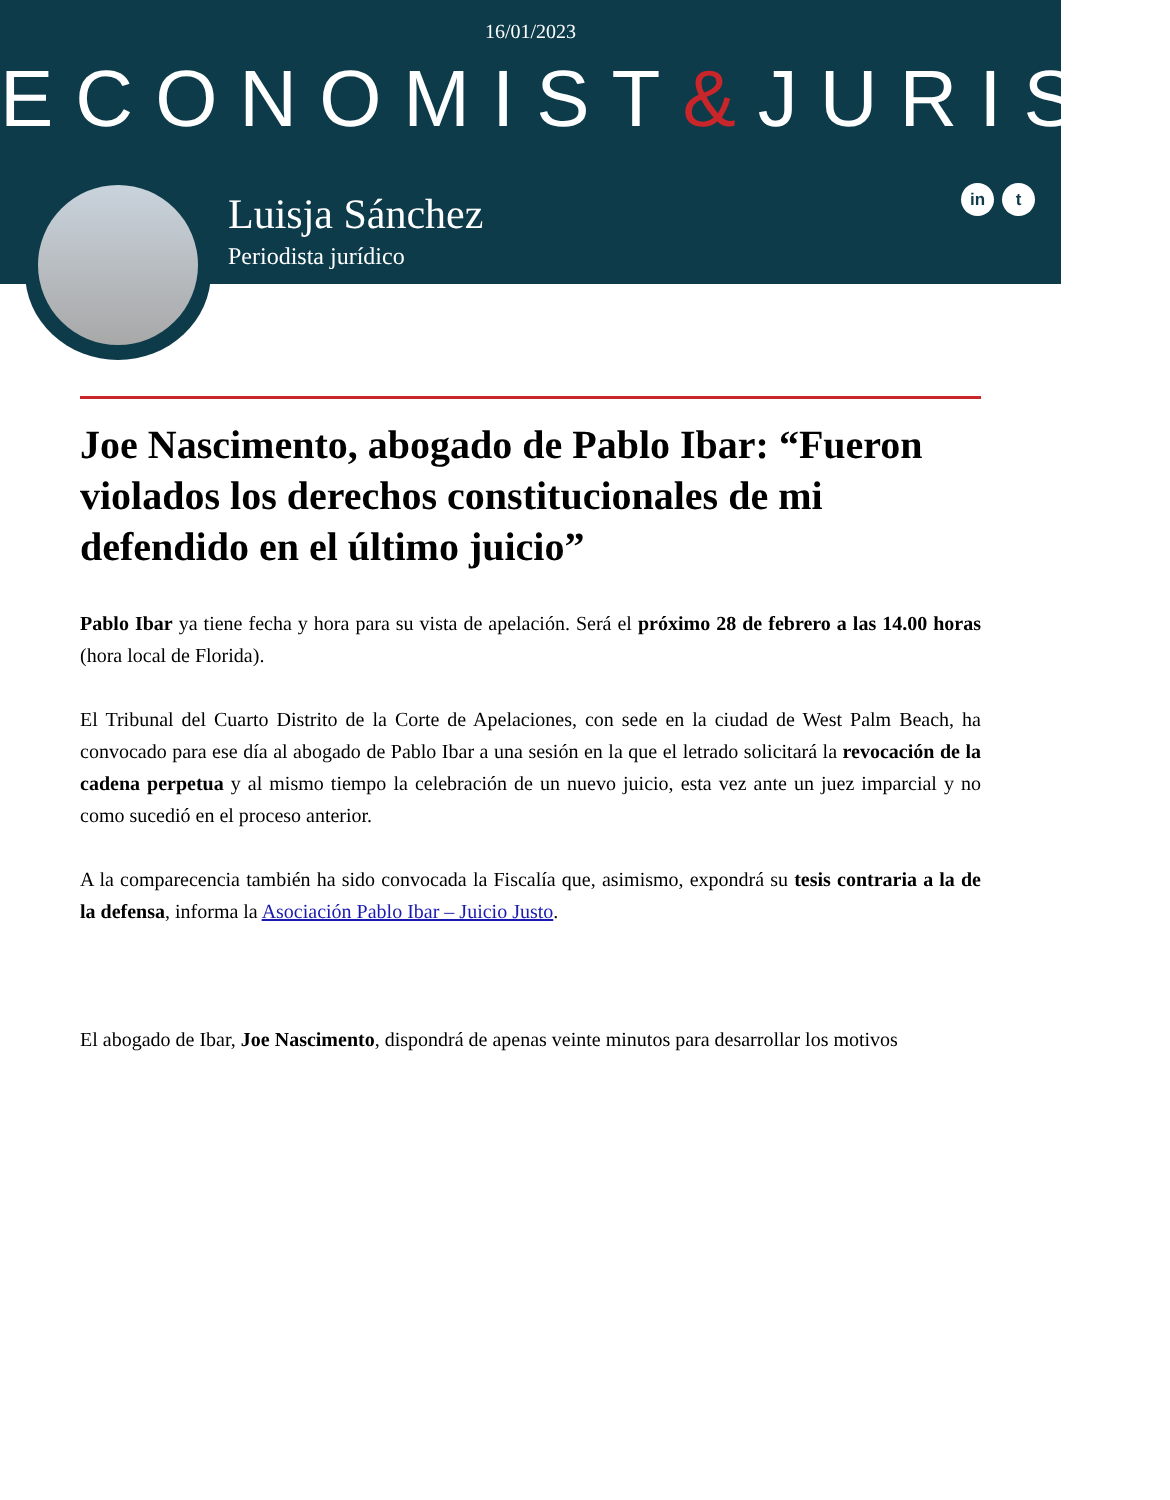16/01/2023
ECONOMIST&JURIST
Luisja Sánchez
Periodista jurídico
in t
Joe Nascimento, abogado de Pablo Ibar: “Fueron violados los derechos constitucionales de mi defendido en el último juicio”
Pablo Ibar ya tiene fecha y hora para su vista de apelación. Será el próximo 28 de febrero a las 14.00 horas (hora local de Florida).
El Tribunal del Cuarto Distrito de la Corte de Apelaciones, con sede en la ciudad de West Palm Beach, ha convocado para ese día al abogado de Pablo Ibar a una sesión en la que el letrado solicitará la revocación de la cadena perpetua y al mismo tiempo la celebración de un nuevo juicio, esta vez ante un juez imparcial y no como sucedió en el proceso anterior.
A la comparecencia también ha sido convocada la Fiscalía que, asimismo, expondrá su tesis contraria a la de la defensa, informa la Asociación Pablo Ibar – Juicio Justo.
El abogado de Ibar, Joe Nascimento, dispondrá de apenas veinte minutos para desarrollar los motivos